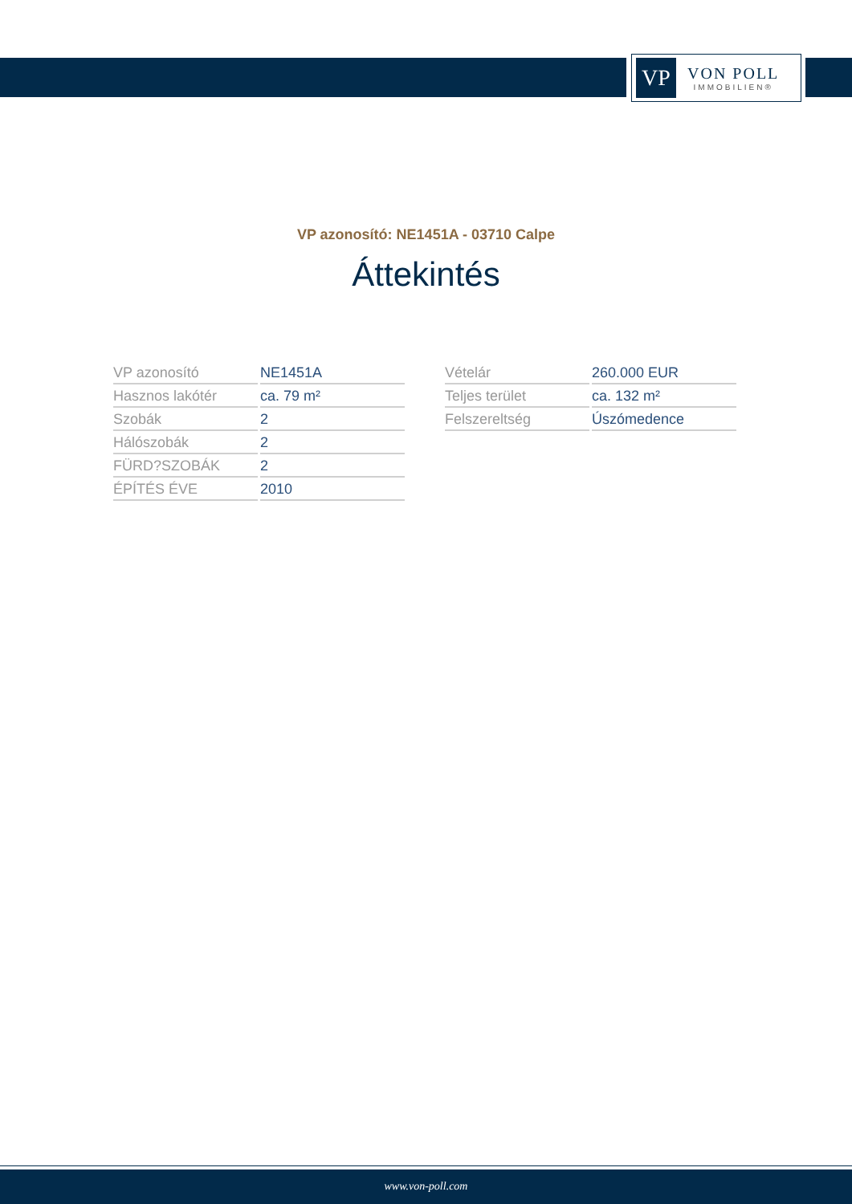VP
VON POLL
IMMOBILIEN®
VP azonosító: NE1451A - 03710 Calpe
Áttekintés
| VP azonosító | NE1451A |
| Hasznos lakótér | ca. 79 m² |
| Szobák | 2 |
| Hálószobák | 2 |
| FÜRD?SZOBÁK | 2 |
| ÉPÍTÉS ÉVE | 2010 |
| Vételár | 260.000 EUR |
| Teljes terület | ca. 132 m² |
| Felszereltség | Úszómedence |
www.von-poll.com